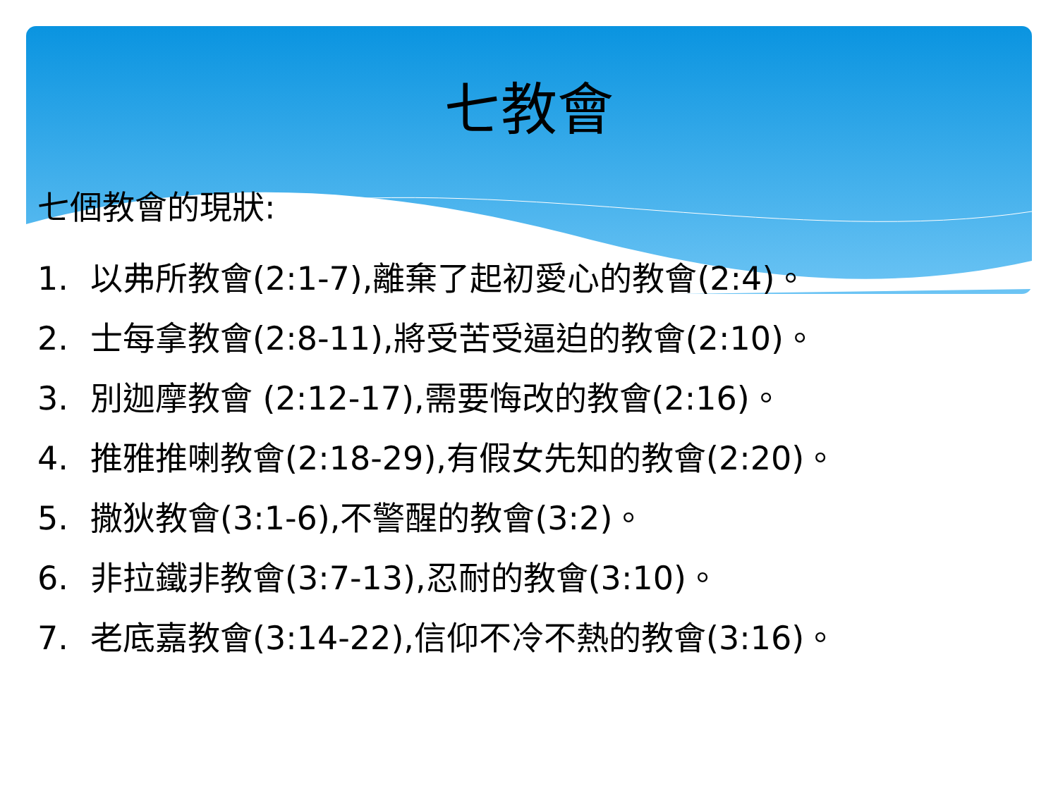七教會
七個教會的現狀:
1. 以弗所教會(2:1-7),離棄了起初愛心的教會(2:4)。
2. 士每拿教會(2:8-11),將受苦受逼迫的教會(2:10)。
3. 別迦摩教會 (2:12-17),需要悔改的教會(2:16)。
4. 推雅推喇教會(2:18-29),有假女先知的教會(2:20)。
5. 撒狄教會(3:1-6),不警醒的教會(3:2)。
6. 非拉鐵非教會(3:7-13),忍耐的教會(3:10)。
7. 老底嘉教會(3:14-22),信仰不冷不熱的教會(3:16)。